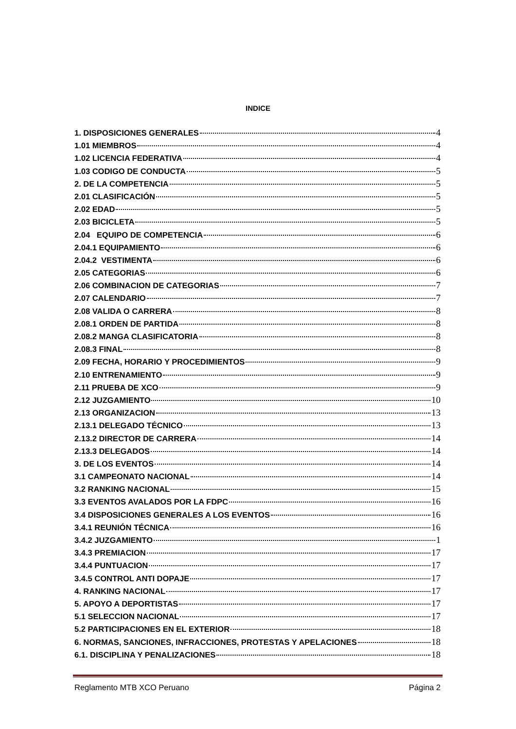INDICE
1. DISPOSICIONES GENERALES 4
1.01 MIEMBROS 4
1.02 LICENCIA FEDERATIVA 4
1.03 CODIGO DE CONDUCTA 5
2. DE LA COMPETENCIA 5
2.01 CLASIFICACIÓN 5
2.02 EDAD 5
2.03 BICICLETA 5
2.04 EQUIPO DE COMPETENCIA 6
2.04.1 EQUIPAMIENTO 6
2.04.2 VESTIMENTA 6
2.05 CATEGORIAS 6
2.06 COMBINACION DE CATEGORIAS 7
2.07 CALENDARIO 7
2.08 VALIDA O CARRERA 8
2.08.1 ORDEN DE PARTIDA 8
2.08.2 MANGA CLASIFICATORIA 8
2.08.3 FINAL 8
2.09 FECHA, HORARIO Y PROCEDIMIENTOS 9
2.10 ENTRENAMIENTO 9
2.11 PRUEBA DE XCO 9
2.12 JUZGAMIENTO 10
2.13 ORGANIZACION 13
2.13.1 DELEGADO TÉCNICO 13
2.13.2 DIRECTOR DE CARRERA 14
2.13.3 DELEGADOS 14
3. DE LOS EVENTOS 14
3.1 CAMPEONATO NACIONAL 14
3.2 RANKING NACIONAL 15
3.3 EVENTOS AVALADOS POR LA FDPC 16
3.4 DISPOSICIONES GENERALES A LOS EVENTOS 16
3.4.1 REUNIÓN TÉCNICA 16
3.4.2 JUZGAMIENTO 1
3.4.3 PREMIACION 17
3.4.4 PUNTUACION 17
3.4.5 CONTROL ANTI DOPAJE 17
4. RANKING NACIONAL 17
5. APOYO A DEPORTISTAS 17
5.1 SELECCION NACIONAL 17
5.2 PARTICIPACIONES EN EL EXTERIOR 18
6. NORMAS, SANCIONES, INFRACCIONES, PROTESTAS Y APELACIONES 18
6.1. DISCIPLINA Y PENALIZACIONES 18
Reglamento MTB XCO Peruano Página 2